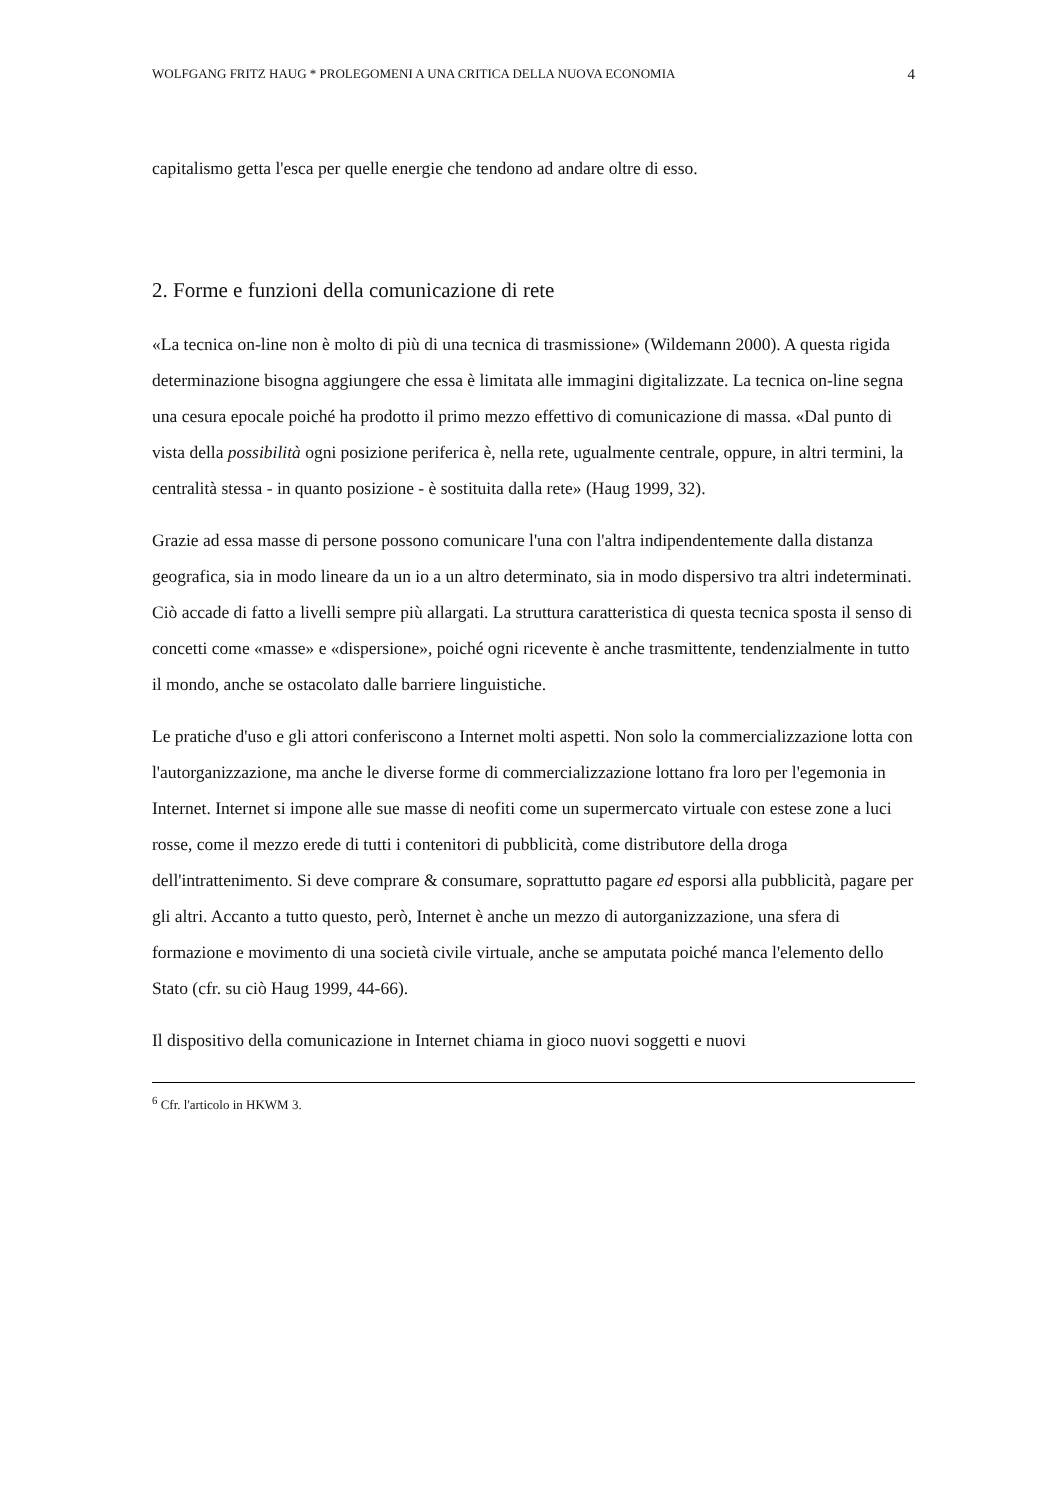WOLFGANG FRITZ HAUG * PROLEGOMENI A UNA CRITICA DELLA NUOVA ECONOMIA 4
capitalismo getta l'esca per quelle energie che tendono ad andare oltre di esso.
2. Forme e funzioni della comunicazione di rete
«La tecnica on-line non è molto di più di una tecnica di trasmissione» (Wildemann 2000). A questa rigida determinazione bisogna aggiungere che essa è limitata alle immagini digitalizzate. La tecnica on-line segna una cesura epocale poiché ha prodotto il primo mezzo effettivo di comunicazione di massa. «Dal punto di vista della possibilità ogni posizione periferica è, nella rete, ugualmente centrale, oppure, in altri termini, la centralità stessa - in quanto posizione - è sostituita dalla rete» (Haug 1999, 32).
Grazie ad essa masse di persone possono comunicare l'una con l'altra indipendentemente dalla distanza geografica, sia in modo lineare da un io a un altro determinato, sia in modo dispersivo tra altri indeterminati. Ciò accade di fatto a livelli sempre più allargati. La struttura caratteristica di questa tecnica sposta il senso di concetti come «masse» e «dispersione», poiché ogni ricevente è anche trasmittente, tendenzialmente in tutto il mondo, anche se ostacolato dalle barriere linguistiche.
Le pratiche d'uso e gli attori conferiscono a Internet molti aspetti. Non solo la commercializzazione lotta con l'autorganizzazione, ma anche le diverse forme di commercializzazione lottano fra loro per l'egemonia in Internet. Internet si impone alle sue masse di neofiti come un supermercato virtuale con estese zone a luci rosse, come il mezzo erede di tutti i contenitori di pubblicità, come distributore della droga dell'intrattenimento. Si deve comprare & consumare, soprattutto pagare ed esporsi alla pubblicità, pagare per gli altri. Accanto a tutto questo, però, Internet è anche un mezzo di autorganizzazione, una sfera di formazione e movimento di una società civile virtuale, anche se amputata poiché manca l'elemento dello Stato (cfr. su ciò Haug 1999, 44-66).
Il dispositivo della comunicazione in Internet chiama in gioco nuovi soggetti e nuovi
<sup>6</sup> Cfr. l'articolo in HKWM 3.